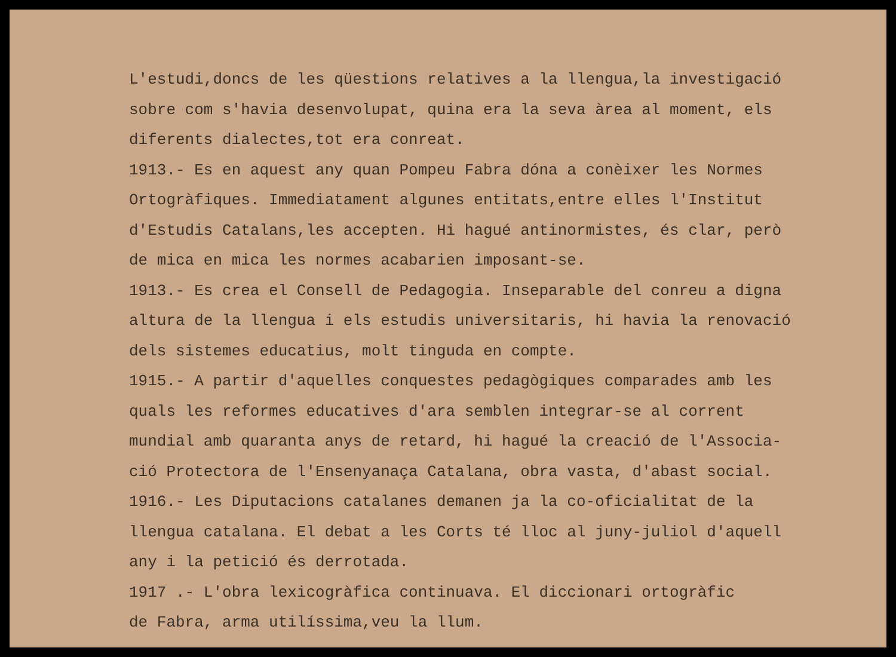L'estudi,doncs de les qüestions relatives a la llengua,la investigació
sobre com s'havia desenvolupat, quina era la seva àrea al moment, els
diferents dialectes,tot era conreat.
1913.- Es en aquest any quan Pompeu Fabra dóna a conèixer les Normes
Ortogràfiques. Immediatament algunes entitats,entre elles l'Institut
d'Estudis Catalans,les accepten. Hi hagué antinormistes, és clar, però
de mica en mica les normes acabarien imposant-se.
1913.- Es crea el Consell de Pedagogia. Inseparable del conreu a digna
altura de la llengua i els estudis universitaris, hi havia la renovació
dels sistemes educatius, molt tinguda en compte.
1915.- A partir d'aquelles conquestes pedagògiques comparades amb les
quals les reformes educatives d'ara semblen integrar-se al corrent
mundial amb quaranta anys de retard, hi hagué la creació de l'Associa-
ció Protectora de l'Ensenyanaça Catalana, obra vasta, d'abast social.
1916.- Les Diputacions catalanes demanen ja la co-oficialitat de la
llengua catalana. El debat a les Corts té lloc al juny-juliol d'aquell
any i la petició és derrotada.
1917 .- L'obra lexicogràfica continuava. El diccionari ortogràfic
de Fabra, arma utilíssima,veu la llum.